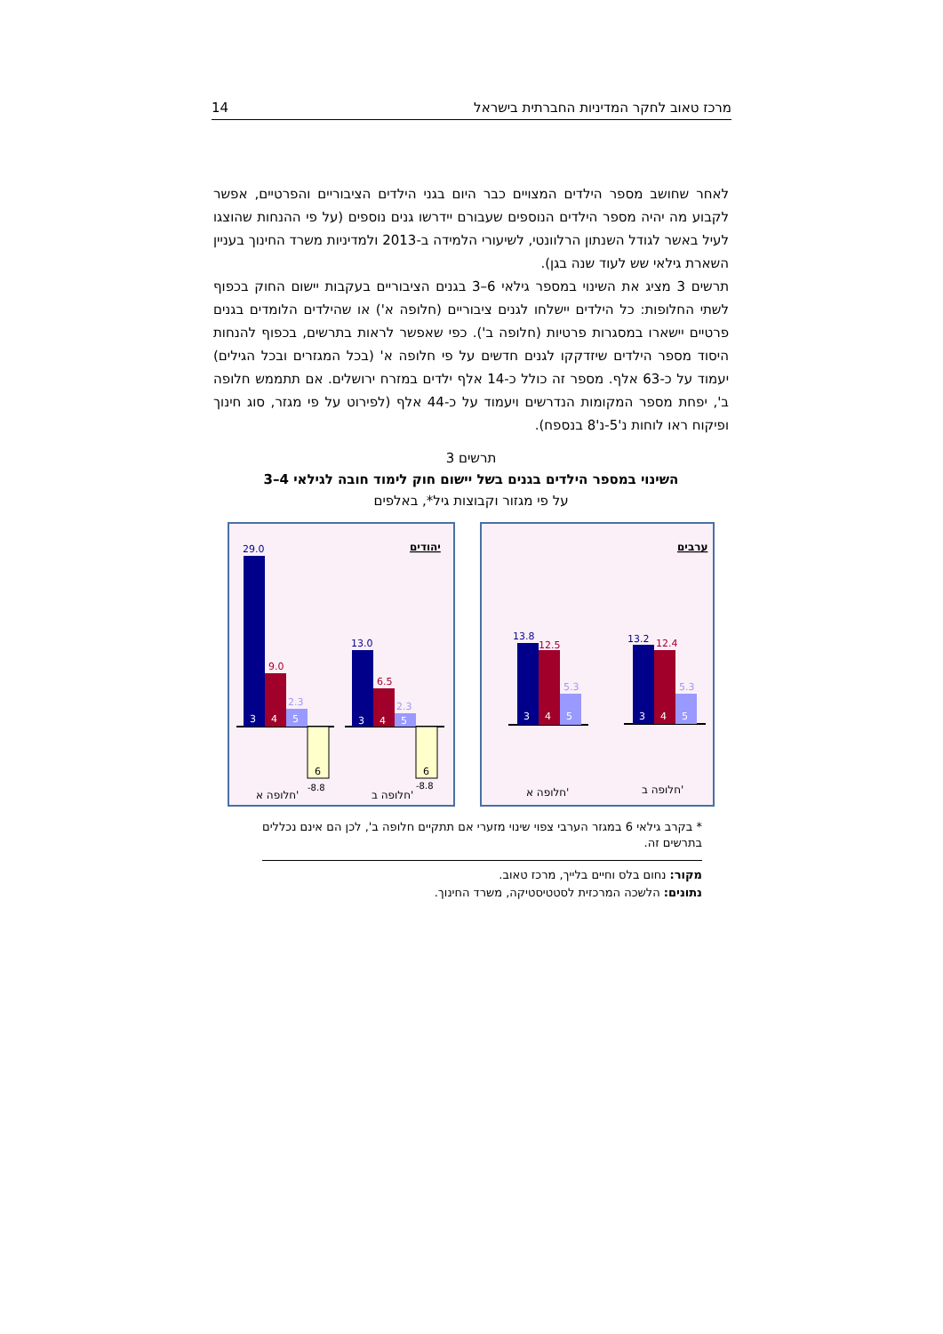מרכז טאוב לחקר המדיניות החברתית בישראל 14
לאחר שחושב מספר הילדים המצויים כבר היום בגני הילדים הציבוריים והפרטיים, אפשר לקבוע מה יהיה מספר הילדים הנוספים שעבורם יידרשו גנים נוספים (על פי ההנחות שהוצגו לעיל באשר לגודל השנתון הרלוונטי, לשיעורי הלמידה ב-2013 ולמדיניות משרד החינוך בעניין השארת גילאי שש לעוד שנה בגן).
תרשים 3 מציג את השינוי במספר גילאי 6–3 בגנים הציבוריים בעקבות יישום החוק בכפוף לשתי החלופות: כל הילדים יישלחו לגנים ציבוריים (חלופה א') או שהילדים הלומדים בגנים פרטיים יישארו במסגרות פרטיות (חלופה ב'). כפי שאפשר לראות בתרשים, בכפוף להנחות היסוד מספר הילדים שיזדקקו לגנים חדשים על פי חלופה א' (בכל המגזרים ובכל הגילים) יעמוד על כ-63 אלף. מספר זה כולל כ-14 אלף ילדים במזרח ירושלים. אם תתממש חלופה ב', יפחת מספר המקומות הנדרשים ויעמוד על כ-44 אלף (לפירוט על פי מגזר, סוג חינוך ופיקוח ראו לוחות נ'5-נ'8 בנספח).
תרשים 3
השינוי במספר הילדים בגנים בשל יישום חוק לימוד חובה לגילאי 4–3
על פי מגזור וקבוצות גיל*, באלפים
ערבים
13.2
12.4
5.3
3
4
5
13.8
12.5
5.3
3
4
5
חלופה א'
חלופה ב'
יהודים
29.0
9.0
2.3
-8.8
6
3
4
5
13.0
6.5
2.3
-8.8
6
3
4
5
חלופה א'
חלופה ב'
* בקרב גילאי 6 במגזר הערבי צפוי שינוי מזערי אם תתקיים חלופה ב', לכן הם אינם נכללים בתרשים זה.
מקור: נחום בלס וחיים בלייך, מרכז טאוב.
נתונים: הלשכה המרכזית לסטטיסטיקה, משרד החינוך.